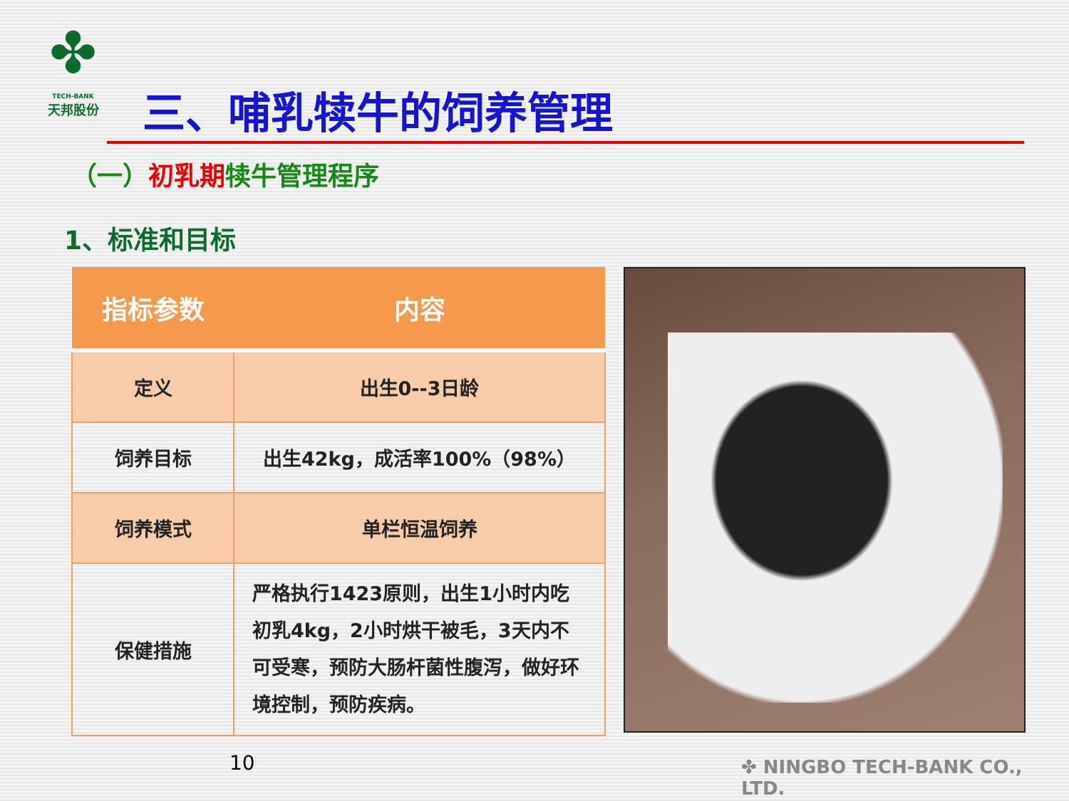✤
TECH-BANK
天邦股份
三、哺乳犊牛的饲养管理
（一）初乳期犊牛管理程序
1、标准和目标
| 指标参数 | 内容 |
| --- | --- |
| 定义 | 出生0--3日龄 |
| 饲养目标 | 出生42kg，成活率100%（98%） |
| 饲养模式 | 单栏恒温饲养 |
| 保健措施 | 严格执行1423原则，出生1小时内吃初乳4kg，2小时烘干被毛，3天内不可受寒，预防大肠杆菌性腹泻，做好环境控制，预防疾病。 |
10 ✤ NINGBO TECH-BANK CO., LTD.